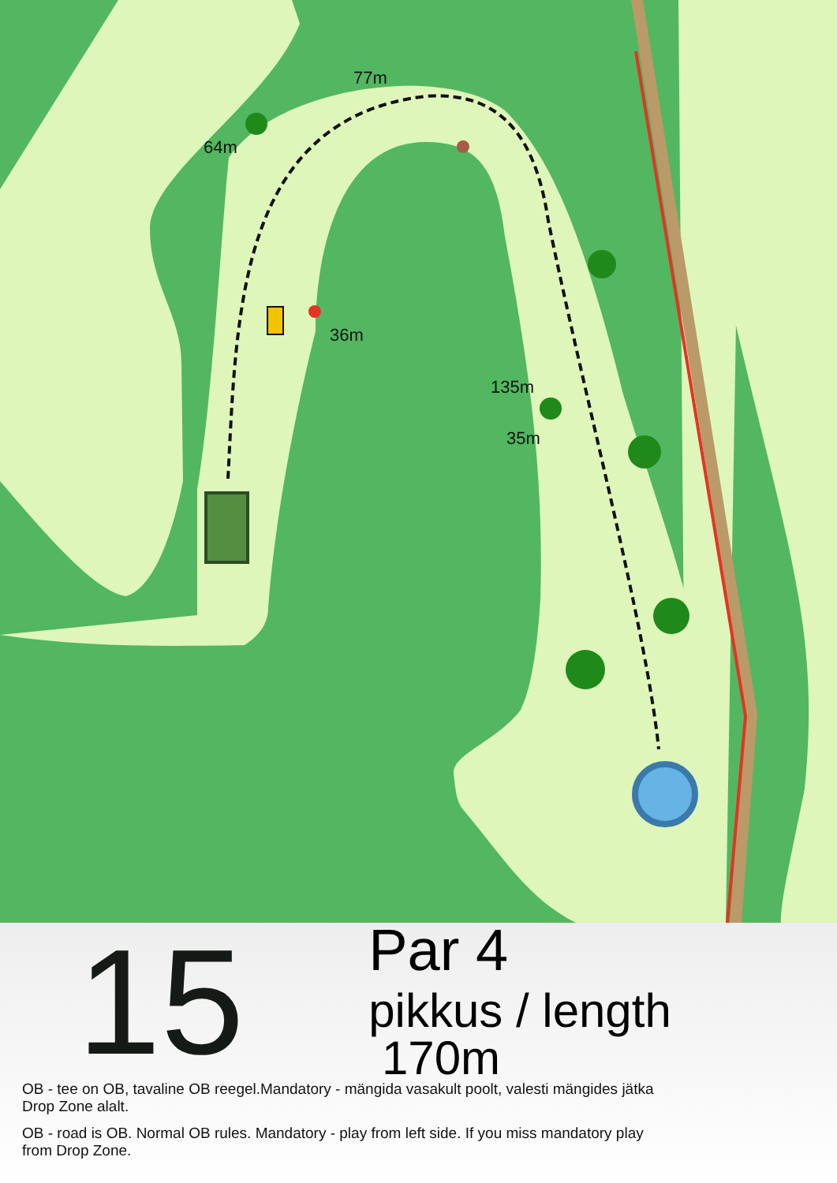77m
64m
36m
135m
35m
15
Par 4
pikkus / length 170m
OB - tee on OB, tavaline OB reegel.Mandatory - mängida vasakult poolt, valesti mängides jätka
Drop Zone alalt.
OB - road is OB. Normal OB rules. Mandatory - play from left side. If you miss mandatory play
from Drop Zone.